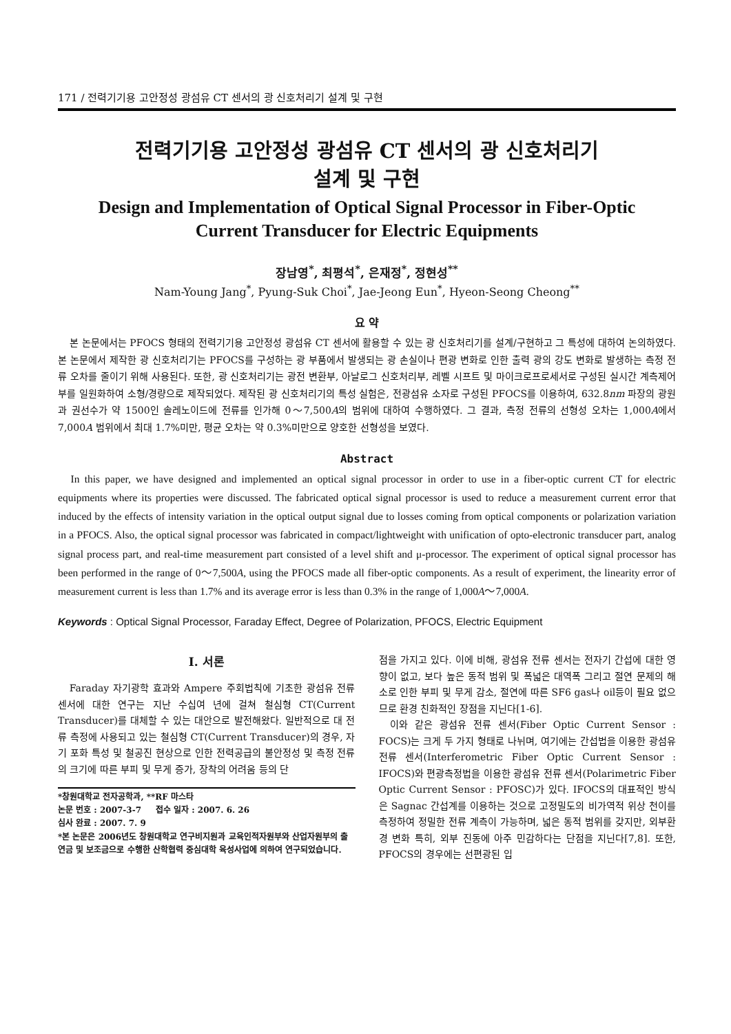171 / 전력기기용 고안정성 광섬유 CT 센서의 광 신호처리기 설계 및 구현
전력기기용 고안정성 광섬유 CT 센서의 광 신호처리기
설계 및 구현
Design and Implementation of Optical Signal Processor in Fiber-Optic
Current Transducer for Electric Equipments
장남영<sup>*</sup>, 최평석<sup>*</sup>, 은재정<sup>*</sup>, 정현성<sup>**</sup>
Nam-Young Jang<sup>*</sup>, Pyung-Suk Choi<sup>*</sup>, Jae-Jeong Eun<sup>*</sup>, Hyeon-Seong Cheong<sup>**</sup>
요 약
본 논문에서는 PFOCS 형태의 전력기기용 고안정성 광섬유 CT 센서에 활용할 수 있는 광 신호처리기를 설계/구현하고 그 특성에 대하여 논의하였다. 본 논문에서 제작한 광 신호처리기는 PFOCS를 구성하는 광 부품에서 발생되는 광 손실이나 편광 변화로 인한 출력 광의 강도 변화로 발생하는 측정 전류 오차를 줄이기 위해 사용된다. 또한, 광 신호처리기는 광전 변환부, 아날로그 신호처리부, 레벨 시프트 및 마이크로프로세서로 구성된 실시간 계측제어부를 일원화하여 소형/경량으로 제작되었다. 제작된 광 신호처리기의 특성 실험은, 전광섬유 소자로 구성된 PFOCS를 이용하여, 632.8nm 파장의 광원과 권선수가 약 1500인 솔레노이드에 전류를 인가해 0～7,500A의 범위에 대하여 수행하였다. 그 결과, 측정 전류의 선형성 오차는 1,000A에서 7,000A 범위에서 최대 1.7%미만, 평균 오차는 약 0.3%미만으로 양호한 선형성을 보였다.
Abstract
In this paper, we have designed and implemented an optical signal processor in order to use in a fiber-optic current CT for electric equipments where its properties were discussed. The fabricated optical signal processor is used to reduce a measurement current error that induced by the effects of intensity variation in the optical output signal due to losses coming from optical components or polarization variation in a PFOCS. Also, the optical signal processor was fabricated in compact/lightweight with unification of opto-electronic transducer part, analog signal process part, and real-time measurement part consisted of a level shift and μ-processor. The experiment of optical signal processor has been performed in the range of 0～7,500A, using the PFOCS made all fiber-optic components. As a result of experiment, the linearity error of measurement current is less than 1.7% and its average error is less than 0.3% in the range of 1,000A～7,000A.
Keywords : Optical Signal Processor, Faraday Effect, Degree of Polarization, PFOCS, Electric Equipment
I. 서론
Faraday 자기광학 효과와 Ampere 주회법칙에 기초한 광섬유 전류 센서에 대한 연구는 지난 수십여 년에 걸쳐 철심형 CT(Current Transducer)를 대체할 수 있는 대안으로 발전해왔다. 일반적으로 대 전류 측정에 사용되고 있는 철심형 CT(Current Transducer)의 경우, 자기 포화 특성 및 철공진 현상으로 인한 전력공급의 불안정성 및 측정 전류의 크기에 따른 부피 및 무게 증가, 장착의 어려움 등의 단
*창원대학교 전자공학과, **RF 마스타
논문 번호 : 2007-3-7 접수 일자 : 2007. 6. 26
심사 완료 : 2007. 7. 9
*본 논문은 2006년도 창원대학교 연구비지원과 교육인적자원부와 산업자원부의 출연금 및 보조금으로 수행한 산학협력 중심대학 육성사업에 의하여 연구되었습니다.
점을 가지고 있다. 이에 비해, 광섬유 전류 센서는 전자기 간섭에 대한 영향이 없고, 보다 높은 동적 범위 및 폭넓은 대역폭 그리고 절연 문제의 해소로 인한 부피 및 무게 감소, 절연에 따른 SF6 gas나 oil등이 필요 없으므로 환경 친화적인 장점을 지닌다[1-6].
이와 같은 광섬유 전류 센서(Fiber Optic Current Sensor : FOCS)는 크게 두 가지 형태로 나뉘며, 여기에는 간섭법을 이용한 광섬유 전류 센서(Interferometric Fiber Optic Current Sensor : IFOCS)와 편광측정법을 이용한 광섬유 전류 센서(Polarimetric Fiber Optic Current Sensor : PFOSC)가 있다. IFOCS의 대표적인 방식은 Sagnac 간섭계를 이용하는 것으로 고정밀도의 비가역적 위상 천이를 측정하여 정밀한 전류 계측이 가능하며, 넓은 동적 범위를 갖지만, 외부환경 변화 특히, 외부 진동에 아주 민감하다는 단점을 지닌다[7,8]. 또한, PFOCS의 경우에는 선편광된 입